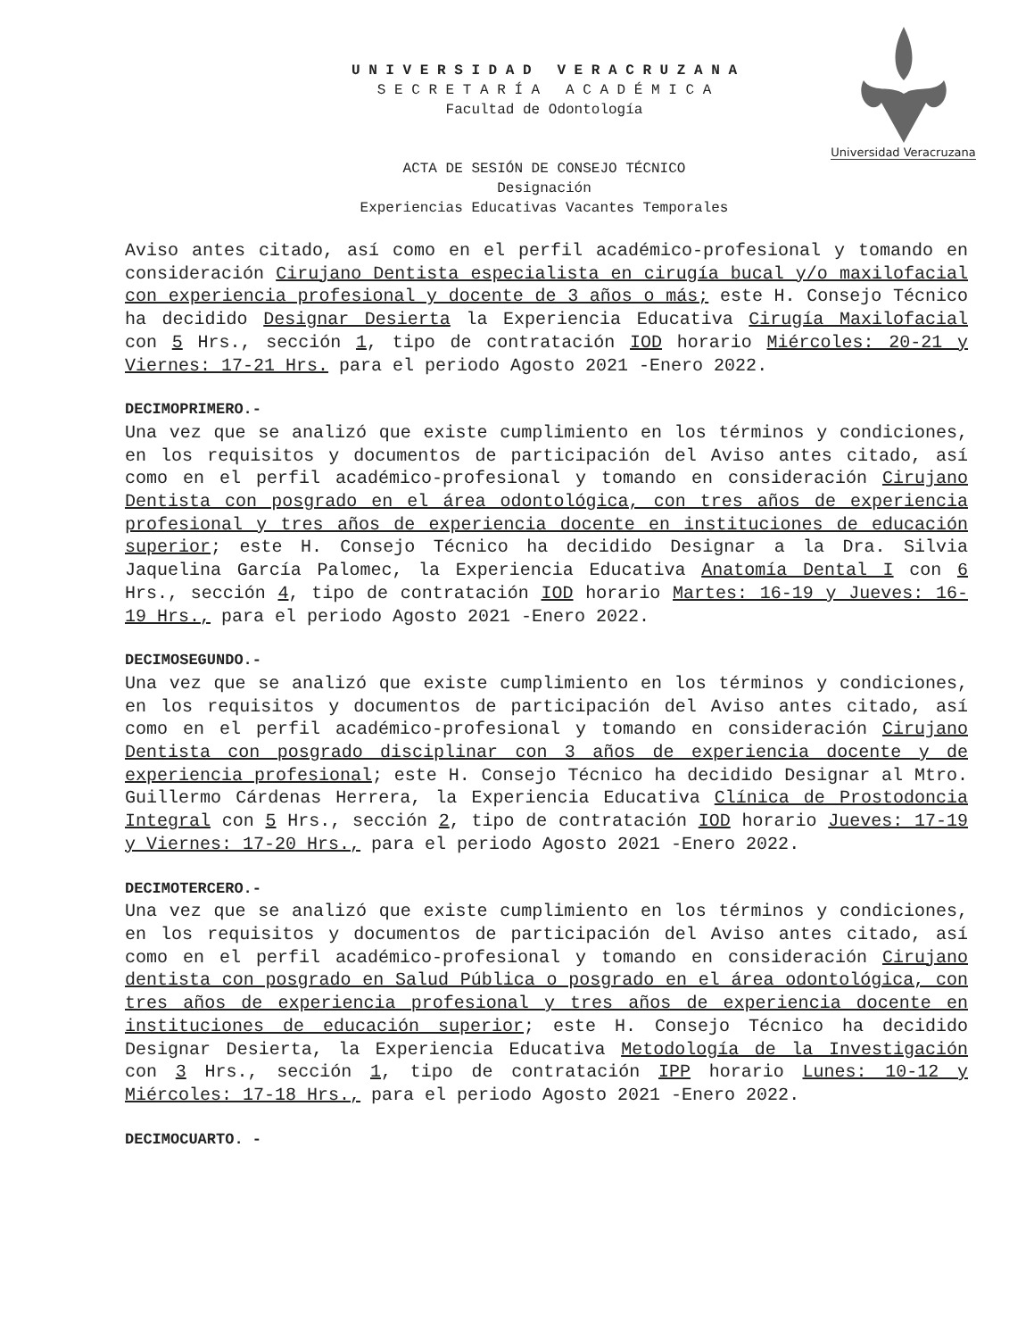U N I V E R S I D A D V E R A C R U Z A N A
S E C R E T A R Í A A C A D É M I C A
Facultad de Odontología
Universidad Veracruzana
ACTA DE SESIÓN DE CONSEJO TÉCNICO
Designación
Experiencias Educativas Vacantes Temporales
Aviso antes citado, así como en el perfil académico-profesional y tomando en consideración Cirujano Dentista especialista en cirugía bucal y/o maxilofacial con experiencia profesional y docente de 3 años o más; este H. Consejo Técnico ha decidido Designar Desierta la Experiencia Educativa Cirugía Maxilofacial con 5 Hrs., sección 1, tipo de contratación IOD horario Miércoles: 20-21 y Viernes: 17-21 Hrs. para el periodo Agosto 2021 -Enero 2022.
DECIMOPRIMERO.-
Una vez que se analizó que existe cumplimiento en los términos y condiciones, en los requisitos y documentos de participación del Aviso antes citado, así como en el perfil académico-profesional y tomando en consideración Cirujano Dentista con posgrado en el área odontológica, con tres años de experiencia profesional y tres años de experiencia docente en instituciones de educación superior; este H. Consejo Técnico ha decidido Designar a la Dra. Silvia Jaquelina García Palomec, la Experiencia Educativa Anatomía Dental I con 6 Hrs., sección 4, tipo de contratación IOD horario Martes: 16-19 y Jueves: 16-19 Hrs., para el periodo Agosto 2021 -Enero 2022.
DECIMOSEGUNDO.-
Una vez que se analizó que existe cumplimiento en los términos y condiciones, en los requisitos y documentos de participación del Aviso antes citado, así como en el perfil académico-profesional y tomando en consideración Cirujano Dentista con posgrado disciplinar con 3 años de experiencia docente y de experiencia profesional; este H. Consejo Técnico ha decidido Designar al Mtro. Guillermo Cárdenas Herrera, la Experiencia Educativa Clínica de Prostodoncia Integral con 5 Hrs., sección 2, tipo de contratación IOD horario Jueves: 17-19 y Viernes: 17-20 Hrs., para el periodo Agosto 2021 -Enero 2022.
DECIMOTERCERO.-
Una vez que se analizó que existe cumplimiento en los términos y condiciones, en los requisitos y documentos de participación del Aviso antes citado, así como en el perfil académico-profesional y tomando en consideración Cirujano dentista con posgrado en Salud Pública o posgrado en el área odontológica, con tres años de experiencia profesional y tres años de experiencia docente en instituciones de educación superior; este H. Consejo Técnico ha decidido Designar Desierta, la Experiencia Educativa Metodología de la Investigación con 3 Hrs., sección 1, tipo de contratación IPP horario Lunes: 10-12 y Miércoles: 17-18 Hrs., para el periodo Agosto 2021 -Enero 2022.
DECIMOCUARTO. -